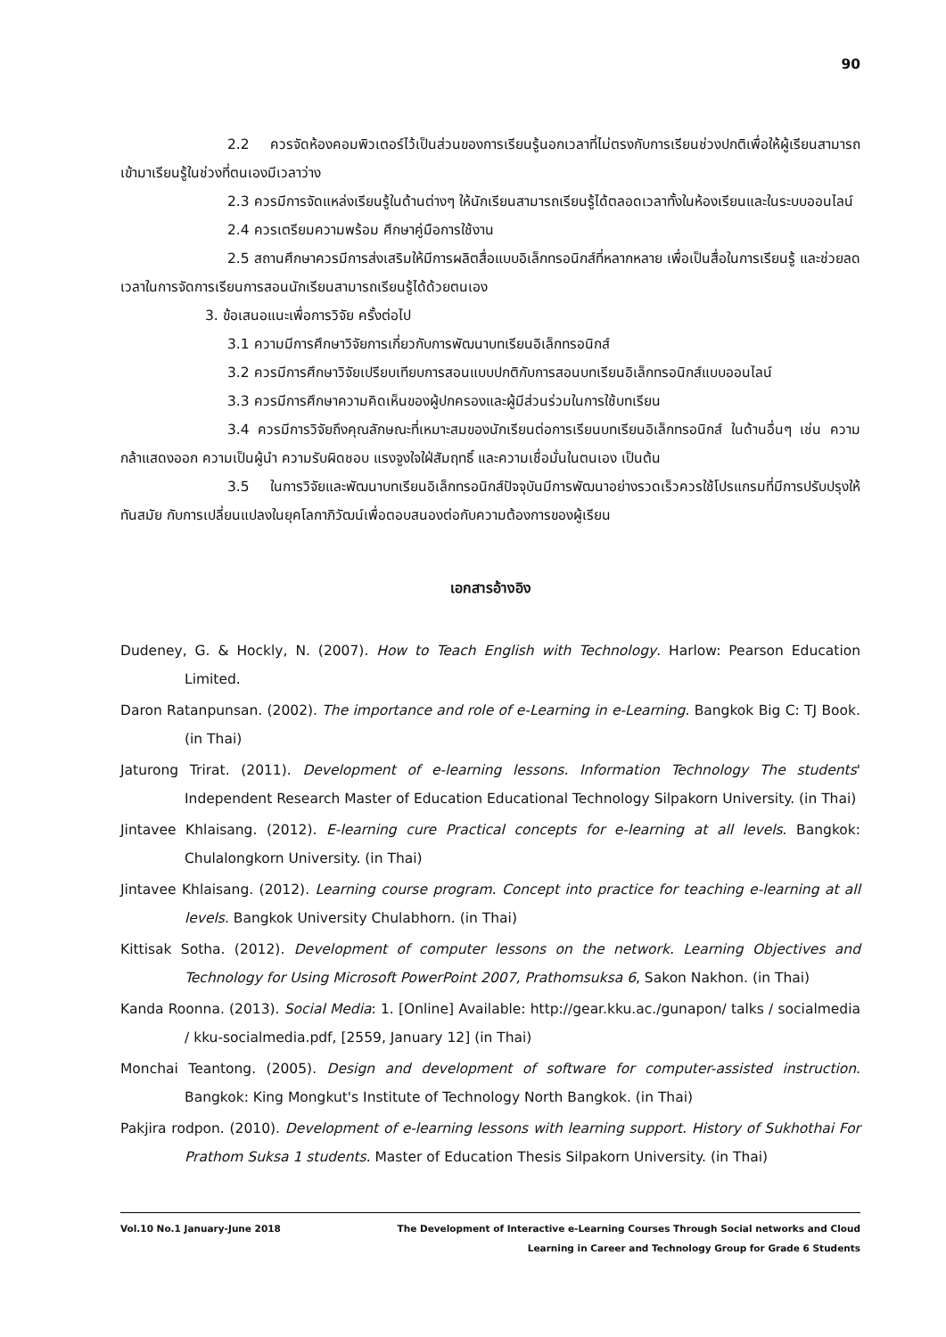90
2.2 ควรจัดห้องคอมพิวเตอร์ไว้เป็นส่วนของการเรียนรู้นอกเวลาที่ไม่ตรงกับการเรียนช่วงปกติเพื่อให้ผู้เรียนสามารถเข้ามาเรียนรู้ในช่วงที่ตนเองมีเวลาว่าง
2.3 ควรมีการจัดแหล่งเรียนรู้ในด้านต่างๆ ให้นักเรียนสามารถเรียนรู้ได้ตลอดเวลาทั้งในห้องเรียนและในระบบออนไลน์
2.4 ควรเตรียมความพร้อม ศึกษาคู่มือการใช้งาน
2.5 สถานศึกษาควรมีการส่งเสริมให้มีการผลิตสื่อแบบอิเล็กทรอนิกส์ที่หลากหลาย เพื่อเป็นสื่อในการเรียนรู้ และช่วยลดเวลาในการจัดการเรียนการสอนนักเรียนสามารถเรียนรู้ได้ด้วยตนเอง
3. ข้อเสนอแนะเพื่อการวิจัย ครั้งต่อไป
3.1 ความมีการศึกษาวิจัยการเกี่ยวกับการพัฒนาบทเรียนอิเล็กทรอนิกส์
3.2 ควรมีการศึกษาวิจัยเปรียบเทียบการสอนแบบปกติกับการสอนบทเรียนอิเล็กทรอนิกส์แบบออนไลน์
3.3 ควรมีการศึกษาความคิดเห็นของผู้ปกครองและผู้มีส่วนร่วมในการใช้บทเรียน
3.4 ควรมีการวิจัยถึงคุณลักษณะที่เหมาะสมของนักเรียนต่อการเรียนบทเรียนอิเล็กทรอนิกส์ ในด้านอื่นๆ เช่น ความกล้าแสดงออก ความเป็นผู้นำ ความรับผิดชอบ แรงจูงใจใฝ่สัมฤทธิ์ และความเชื่อมั่นในตนเอง เป็นต้น
3.5 ในการวิจัยและพัฒนาบทเรียนอิเล็กทรอนิกส์ปัจจุบันมีการพัฒนาอย่างรวดเร็วควรใช้โปรแกรมที่มีการปรับปรุงให้ทันสมัย กับการเปลี่ยนแปลงในยุคโลกาภิวัฒน์เพื่อตอบสนองต่อกับความต้องการของผู้เรียน
เอกสารอ้างอิง
Dudeney, G. & Hockly, N. (2007). How to Teach English with Technology. Harlow: Pearson Education Limited.
Daron Ratanpunsan. (2002). The importance and role of e-Learning in e-Learning. Bangkok Big C: TJ Book. (in Thai)
Jaturong Trirat. (2011). Development of e-learning lessons. Information Technology The students' Independent Research Master of Education Educational Technology Silpakorn University. (in Thai)
Jintavee Khlaisang. (2012). E-learning cure Practical concepts for e-learning at all levels. Bangkok: Chulalongkorn University. (in Thai)
Jintavee Khlaisang. (2012). Learning course program. Concept into practice for teaching e-learning at all levels. Bangkok University Chulabhorn. (in Thai)
Kittisak Sotha. (2012). Development of computer lessons on the network. Learning Objectives and Technology for Using Microsoft PowerPoint 2007, Prathomsuksa 6, Sakon Nakhon. (in Thai)
Kanda Roonna. (2013). Social Media: 1. [Online] Available: http://gear.kku.ac./gunapon/ talks / socialmedia / kku-socialmedia.pdf, [2559, January 12] (in Thai)
Monchai Teantong. (2005). Design and development of software for computer-assisted instruction. Bangkok: King Mongkut's Institute of Technology North Bangkok. (in Thai)
Pakjira rodpon. (2010). Development of e-learning lessons with learning support. History of Sukhothai For Prathom Suksa 1 students. Master of Education Thesis Silpakorn University. (in Thai)
Vol.10 No.1 January-June 2018 The Development of Interactive e-Learning Courses Through Social networks and Cloud
Learning in Career and Technology Group for Grade 6 Students